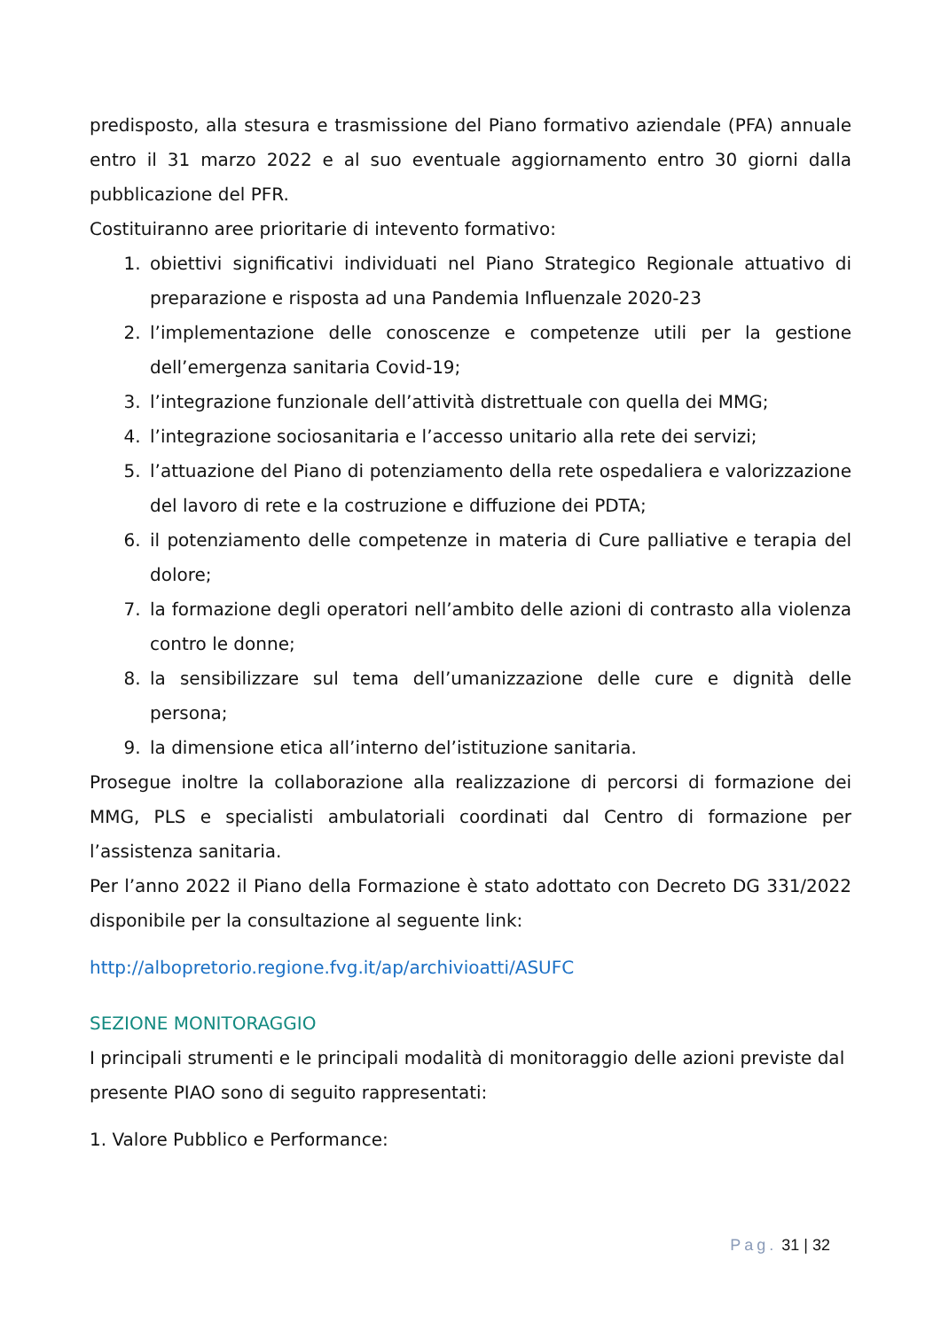predisposto, alla stesura e trasmissione del Piano formativo aziendale (PFA) annuale entro il 31 marzo 2022 e al suo eventuale aggiornamento entro 30 giorni dalla pubblicazione del PFR.
Costituiranno aree prioritarie di intevento formativo:
1. obiettivi significativi individuati nel Piano Strategico Regionale attuativo di preparazione e risposta ad una Pandemia Influenzale 2020-23
2. l’implementazione delle conoscenze e competenze utili per la gestione dell’emergenza sanitaria Covid-19;
3. l’integrazione funzionale dell’attività distrettuale con quella dei MMG;
4. l’integrazione sociosanitaria e l’accesso unitario alla rete dei servizi;
5. l’attuazione del Piano di potenziamento della rete ospedaliera e valorizzazione del lavoro di rete e la costruzione e diffuzione dei PDTA;
6. il potenziamento delle competenze in materia di Cure palliative e terapia del dolore;
7. la formazione degli operatori nell’ambito delle azioni di contrasto alla violenza contro le donne;
8. la sensibilizzare sul tema dell’umanizzazione delle cure e dignità delle persona;
9. la dimensione etica all’interno del’istituzione sanitaria.
Prosegue inoltre la collaborazione alla realizzazione di percorsi di formazione dei MMG, PLS e specialisti ambulatoriali coordinati dal Centro di formazione per l’assistenza sanitaria.
Per l’anno 2022 il Piano della Formazione è stato adottato con Decreto DG 331/2022 disponibile per la consultazione al seguente link:
http://albopretorio.regione.fvg.it/ap/archivioatti/ASUFC
SEZIONE MONITORAGGIO
I principali strumenti e le principali modalità di monitoraggio delle azioni previste dal presente PIAO sono di seguito rappresentati:
1. Valore Pubblico e Performance:
Pag. 31 | 32